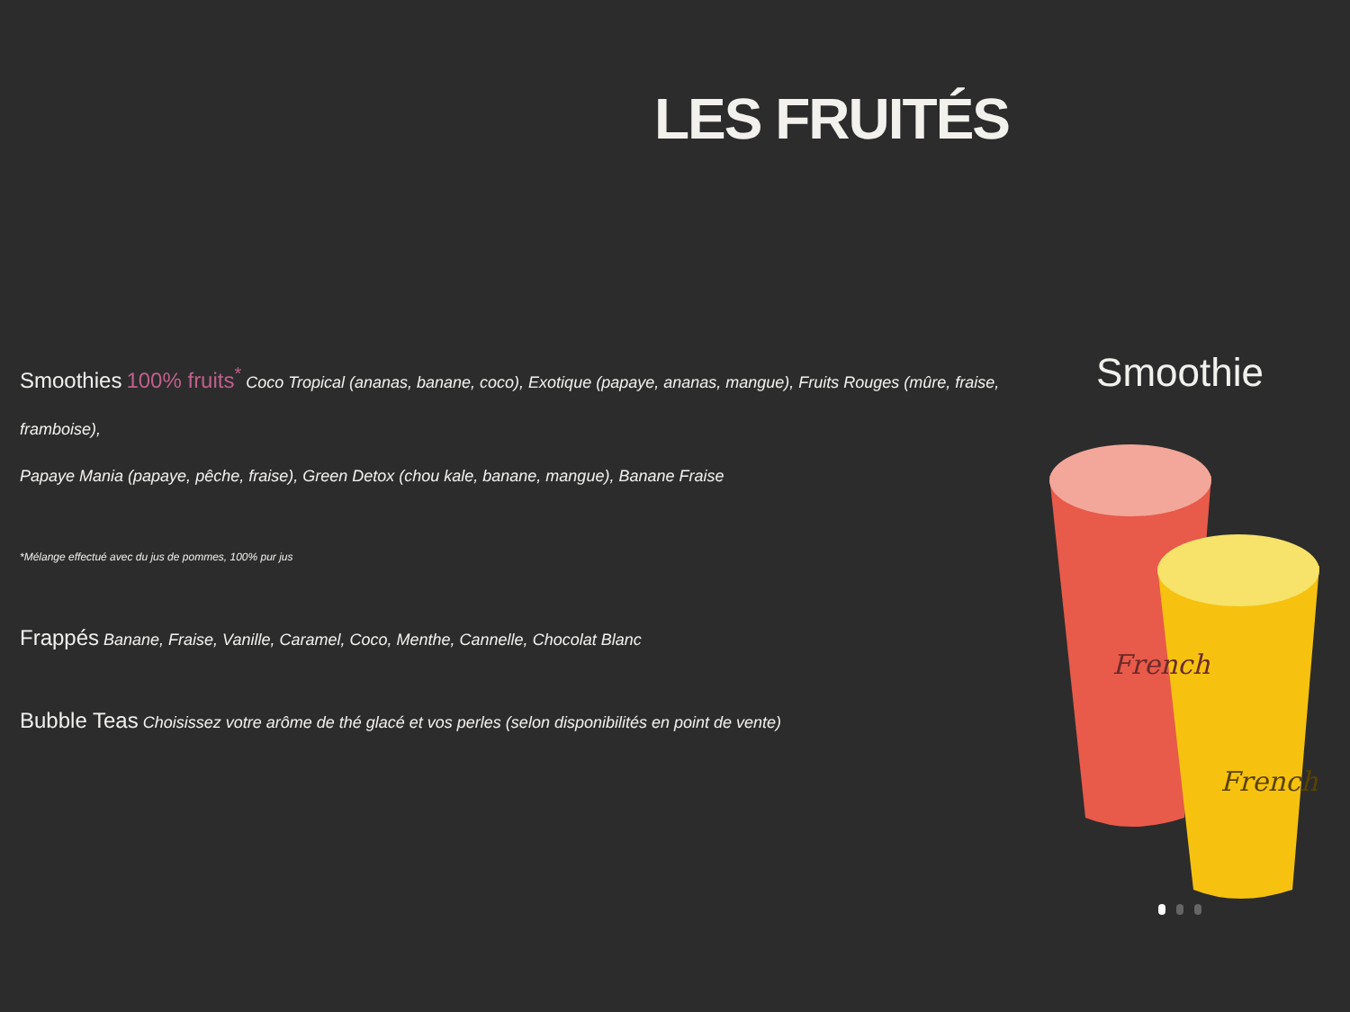LES FRUITÉS
Smoothies 100% fruits<sup>*</sup> Coco Tropical (ananas, banane, coco), Exotique (papaye, ananas, mangue), Fruits Rouges (mûre, fraise, framboise),
Papaye Mania (papaye, pêche, fraise), Green Detox (chou kale, banane, mangue), Banane Fraise
*Mélange effectué avec du jus de pommes, 100% pur jus
Frappés Banane, Fraise, Vanille, Caramel, Coco, Menthe, Cannelle, Chocolat Blanc
Bubble Teas Choisissez votre arôme de thé glacé et vos perles (selon disponibilités en point de vente)
Smoothie
French
French